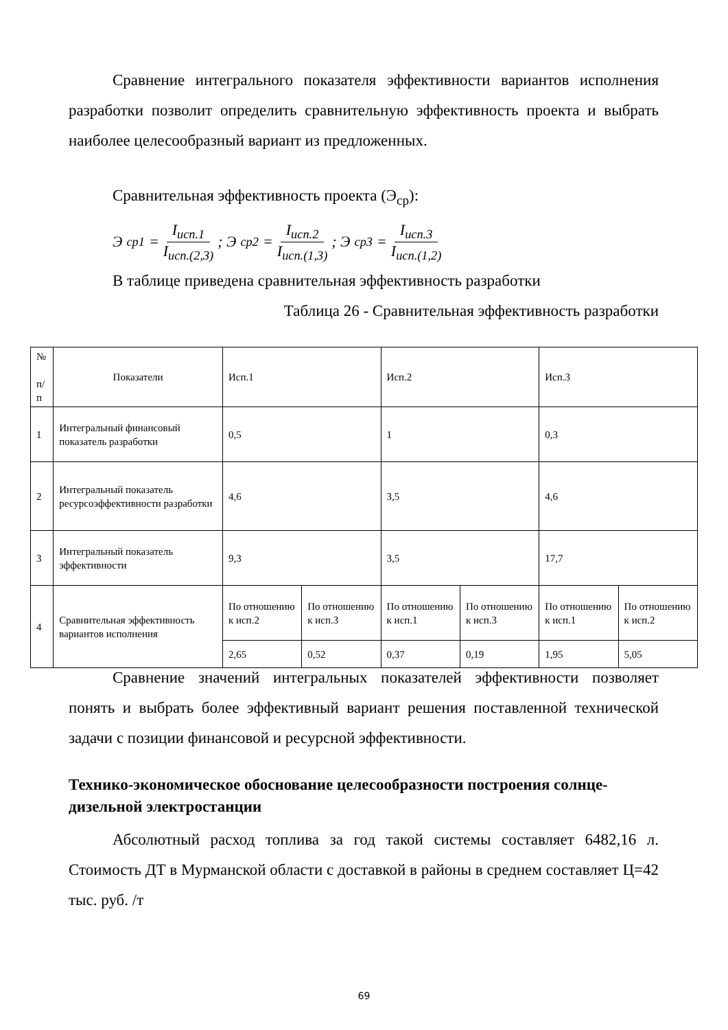Сравнение интегрального показателя эффективности вариантов исполнения разработки позволит определить сравнительную эффективность проекта и выбрать наиболее целесообразный вариант из предложенных.
Сравнительная эффективность проекта (Э<sub>ср</sub>):
Э<sub>ср1</sub> = I<sub>исп.1</sub> I<sub>исп.(2,3)</sub>; Э<sub>ср2</sub> = I<sub>исп.2</sub> I<sub>исп.(1,3)</sub>; Э<sub>ср3</sub> = I<sub>исп.3</sub> I<sub>исп.(1,2)</sub>
В таблице приведена сравнительная эффективность разработки
Таблица 26 - Сравнительная эффективность разработки
Сравнение значений интегральных показателей эффективности позволяет понять и выбрать более эффективный вариант решения поставленной технической задачи с позиции финансовой и ресурсной эффективности.
Технико-экономическое обоснование целесообразности построения солнце-дизельной электростанции
Абсолютный расход топлива за год такой системы составляет 6482,16 л. Стоимость ДТ в Мурманской области с доставкой в районы в среднем составляет Ц=42 тыс. руб. /т
| № п/п | Показатели | Исп.1 | | Исп.2 | | Исп.3 | |
| 1 | Интегральный финансовый показатель разработки | 0,5 | | 1 | | 0,3 | |
| 2 | Интегральный показатель ресурсоэффективности разработки | 4,6 | | 3,5 | | 4,6 | |
| 3 | Интегральный показатель эффективности | 9,3 | | 3,5 | | 17,7 | |
| 4 | Сравнительная эффективность вариантов исполнения | По отношению к исп.2 | По отношению к исп.3 | По отношению к исп.1 | По отношению к исп.3 | По отношению к исп.1 | По отношению к исп.2 |
| | | 2,65 | 0,52 | 0,37 | 0,19 | 1,95 | 5,05 |
69